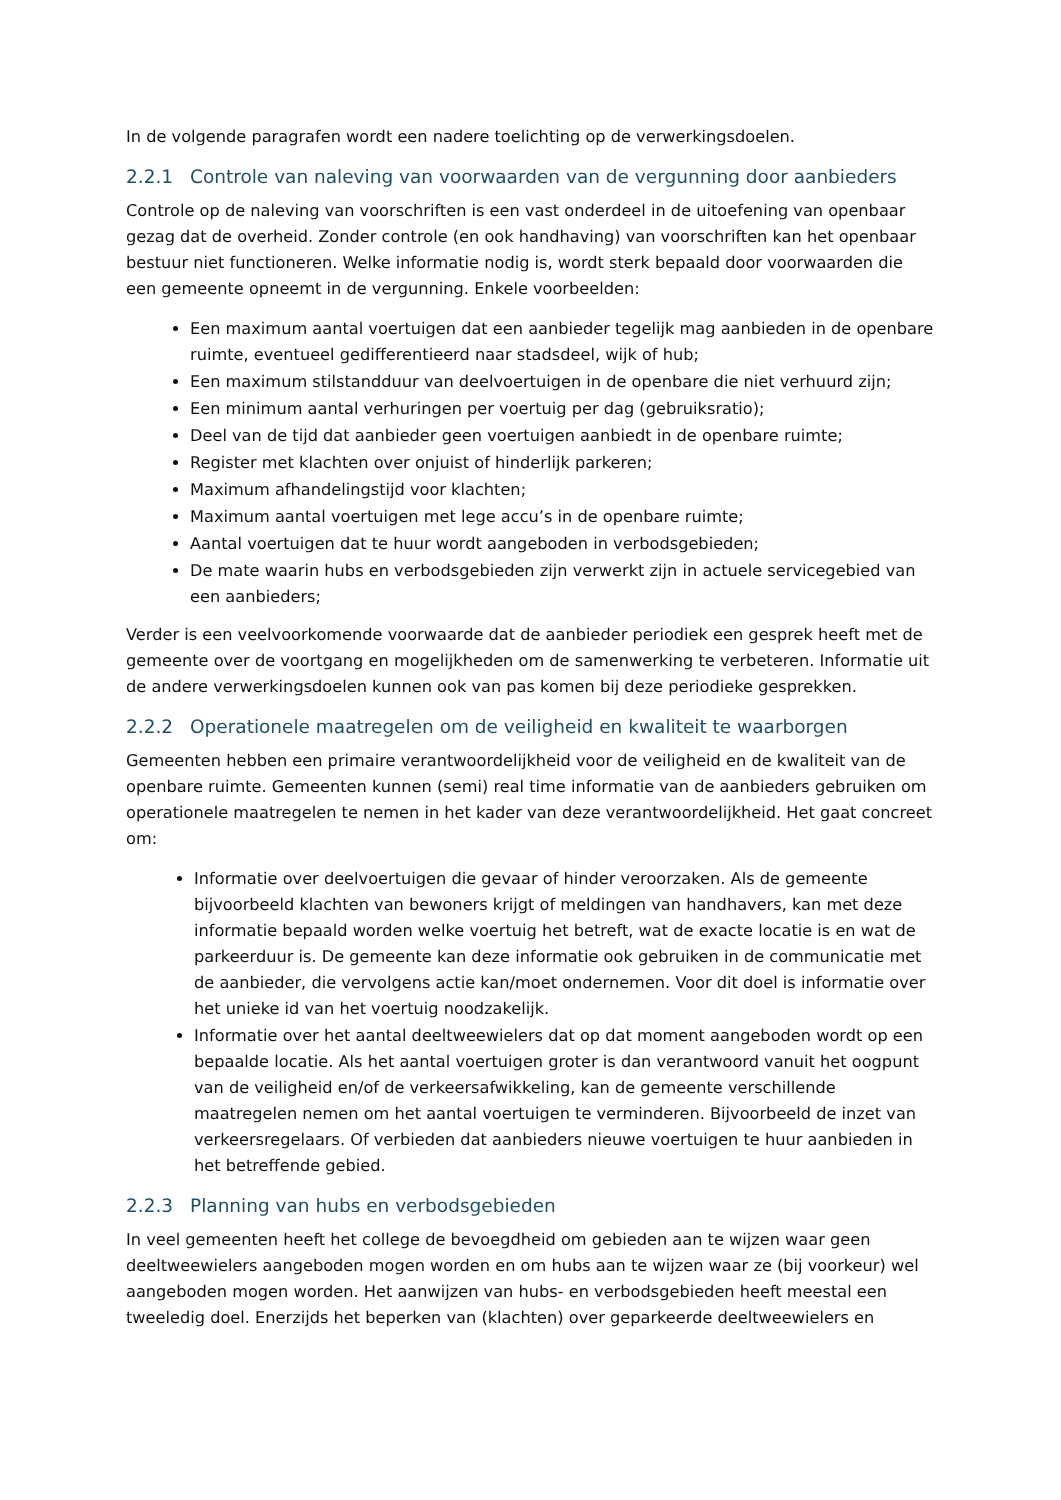In de volgende paragrafen wordt een nadere toelichting op de verwerkingsdoelen.
2.2.1 Controle van naleving van voorwaarden van de vergunning door aanbieders
Controle op de naleving van voorschriften is een vast onderdeel in de uitoefening van openbaar gezag dat de overheid. Zonder controle (en ook handhaving) van voorschriften kan het openbaar bestuur niet functioneren. Welke informatie nodig is, wordt sterk bepaald door voorwaarden die een gemeente opneemt in de vergunning. Enkele voorbeelden:
Een maximum aantal voertuigen dat een aanbieder tegelijk mag aanbieden in de openbare ruimte, eventueel gedifferentieerd naar stadsdeel, wijk of hub;
Een maximum stilstandduur van deelvoertuigen in de openbare die niet verhuurd zijn;
Een minimum aantal verhuringen per voertuig per dag (gebruiksratio);
Deel van de tijd dat aanbieder geen voertuigen aanbiedt in de openbare ruimte;
Register met klachten over onjuist of hinderlijk parkeren;
Maximum afhandelingstijd voor klachten;
Maximum aantal voertuigen met lege accu’s in de openbare ruimte;
Aantal voertuigen dat te huur wordt aangeboden in verbodsgebieden;
De mate waarin hubs en verbodsgebieden zijn verwerkt zijn in actuele servicegebied van een aanbieders;
Verder is een veelvoorkomende voorwaarde dat de aanbieder periodiek een gesprek heeft met de gemeente over de voortgang en mogelijkheden om de samenwerking te verbeteren. Informatie uit de andere verwerkingsdoelen kunnen ook van pas komen bij deze periodieke gesprekken.
2.2.2 Operationele maatregelen om de veiligheid en kwaliteit te waarborgen
Gemeenten hebben een primaire verantwoordelijkheid voor de veiligheid en de kwaliteit van de openbare ruimte. Gemeenten kunnen (semi) real time informatie van de aanbieders gebruiken om operationele maatregelen te nemen in het kader van deze verantwoordelijkheid. Het gaat concreet om:
Informatie over deelvoertuigen die gevaar of hinder veroorzaken. Als de gemeente bijvoorbeeld klachten van bewoners krijgt of meldingen van handhavers, kan met deze informatie bepaald worden welke voertuig het betreft, wat de exacte locatie is en wat de parkeerduur is. De gemeente kan deze informatie ook gebruiken in de communicatie met de aanbieder, die vervolgens actie kan/moet ondernemen. Voor dit doel is informatie over het unieke id van het voertuig noodzakelijk.
Informatie over het aantal deeltweewielers dat op dat moment aangeboden wordt op een bepaalde locatie. Als het aantal voertuigen groter is dan verantwoord vanuit het oogpunt van de veiligheid en/of de verkeersafwikkeling, kan de gemeente verschillende maatregelen nemen om het aantal voertuigen te verminderen. Bijvoorbeeld de inzet van verkeersregelaars. Of verbieden dat aanbieders nieuwe voertuigen te huur aanbieden in het betreffende gebied.
2.2.3 Planning van hubs en verbodsgebieden
In veel gemeenten heeft het college de bevoegdheid om gebieden aan te wijzen waar geen deeltweewielers aangeboden mogen worden en om hubs aan te wijzen waar ze (bij voorkeur) wel aangeboden mogen worden. Het aanwijzen van hubs- en verbodsgebieden heeft meestal een tweeledig doel. Enerzijds het beperken van (klachten) over geparkeerde deeltweewielers en